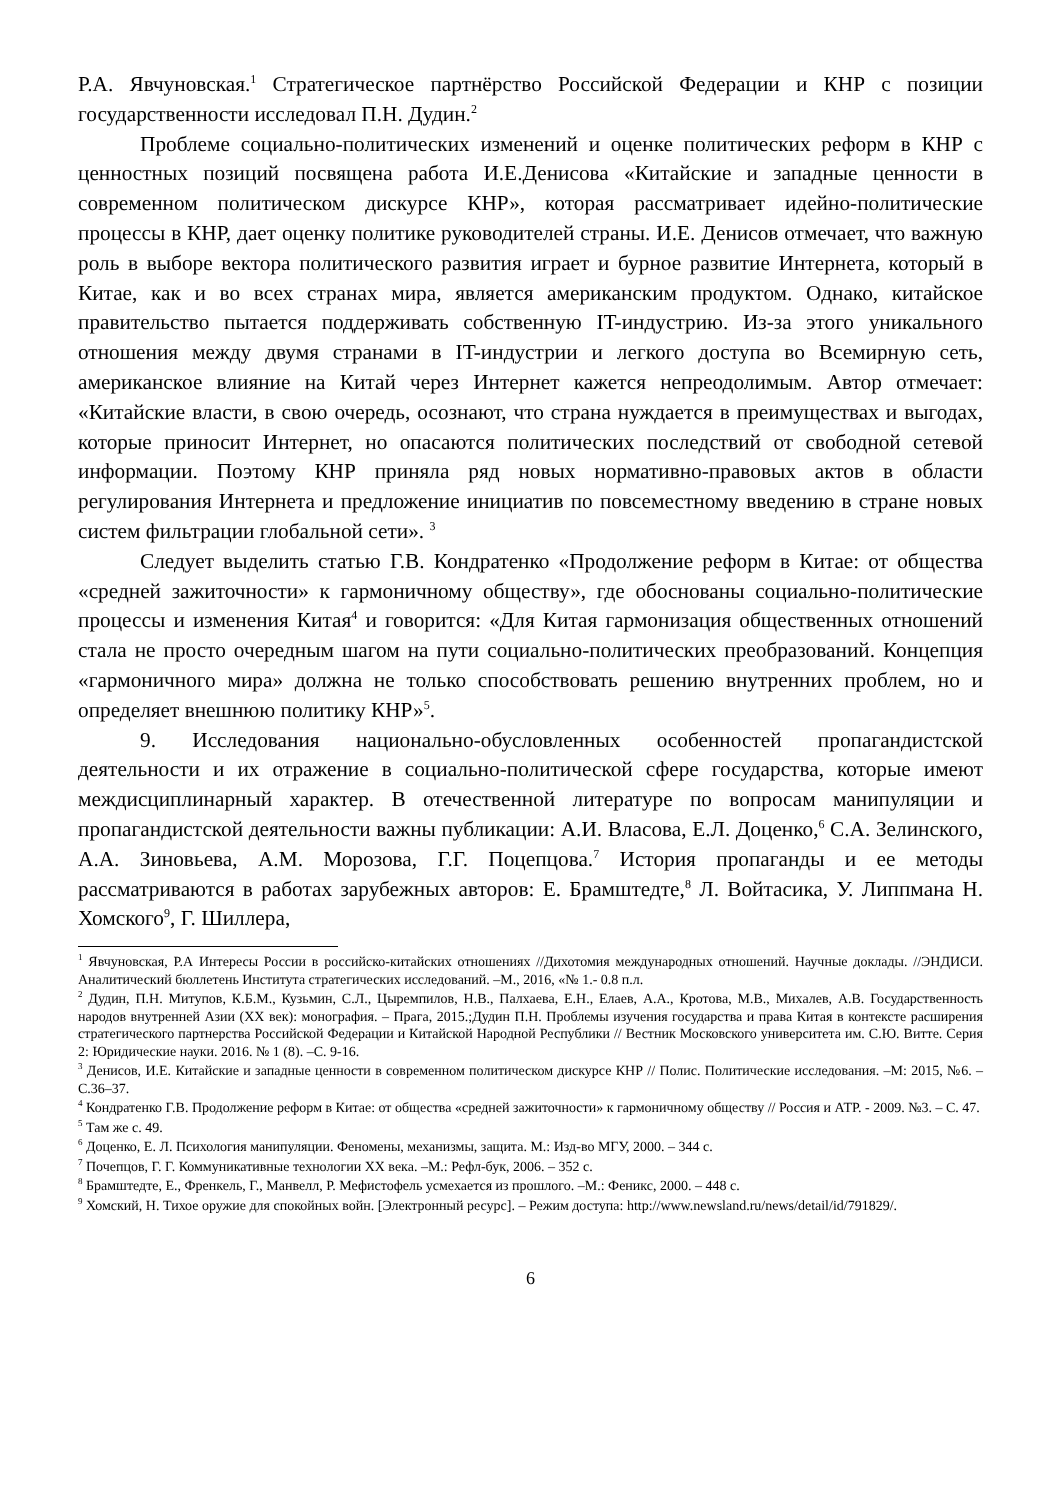Р.А. Явчуновская.<sup>1</sup> Стратегическое партнёрство Российской Федерации и КНР с позиции государственности исследовал П.Н. Дудин.<sup>2</sup>
Проблеме социально-политических изменений и оценке политических реформ в КНР с ценностных позиций посвящена работа И.Е.Денисова «Китайские и западные ценности в современном политическом дискурсе КНР», которая рассматривает идейно-политические процессы в КНР, дает оценку политике руководителей страны. И.Е. Денисов отмечает, что важную роль в выборе вектора политического развития играет и бурное развитие Интернета, который в Китае, как и во всех странах мира, является американским продуктом. Однако, китайское правительство пытается поддерживать собственную IT-индустрию. Из-за этого уникального отношения между двумя странами в IT-индустрии и легкого доступа во Всемирную сеть, американское влияние на Китай через Интернет кажется непреодолимым. Автор отмечает: «Китайские власти, в свою очередь, осознают, что страна нуждается в преимуществах и выгодах, которые приносит Интернет, но опасаются политических последствий от свободной сетевой информации. Поэтому КНР приняла ряд новых нормативно-правовых актов в области регулирования Интернета и предложение инициатив по повсеместному введению в стране новых систем фильтрации глобальной сети». <sup>3</sup>
Следует выделить статью Г.В. Кондратенко «Продолжение реформ в Китае: от общества «средней зажиточности» к гармоничному обществу», где обоснованы социально-политические процессы и изменения Китая<sup>4</sup> и говорится: «Для Китая гармонизация общественных отношений стала не просто очередным шагом на пути социально-политических преобразований. Концепция «гармоничного мира» должна не только способствовать решению внутренних проблем, но и определяет внешнюю политику КНР»<sup>5</sup>.
9. Исследования национально-обусловленных особенностей пропагандистской деятельности и их отражение в социально-политической сфере государства, которые имеют междисциплинарный характер. В отечественной литературе по вопросам манипуляции и пропагандистской деятельности важны публикации: А.И. Власова, Е.Л. Доценко,<sup>6</sup> С.А. Зелинского, А.А. Зиновьева, А.М. Морозова, Г.Г. Поцепцова.<sup>7</sup> История пропаганды и ее методы рассматриваются в работах зарубежных авторов: Е. Брамштедте,<sup>8</sup> Л. Войтасика, У. Липпмана Н. Хомского<sup>9</sup>, Г. Шиллера,
<sup>1</sup> Явчуновская, Р.А Интересы России в российско-китайских отношениях //Дихотомия международных отношений. Научные доклады. //ЭНДИСИ. Аналитический бюллетень Института стратегических исследований. –М., 2016, «№ 1.- 0.8 п.л.
<sup>2</sup> Дудин, П.Н. Митупов, К.Б.М., Кузьмин, С.Л., Цыремпилов, Н.В., Палхаева, Е.Н., Елаев, А.А., Кротова, М.В., Михалев, А.В. Государственность народов внутренней Азии (XX век): монография. – Прага, 2015.;Дудин П.Н. Проблемы изучения государства и права Китая в контексте расширения стратегического партнерства Российской Федерации и Китайской Народной Республики // Вестник Московского университета им. С.Ю. Витте. Серия 2: Юридические науки. 2016. № 1 (8). –С. 9-16.
<sup>3</sup> Денисов, И.Е. Китайские и западные ценности в современном политическом дискурсе КНР // Полис. Политические исследования. –М: 2015, №6. –С.36–37.
<sup>4</sup> Кондратенко Г.В. Продолжение реформ в Китае: от общества «средней зажиточности» к гармоничному обществу // Россия и АТР. - 2009. №3. – С. 47.
<sup>5</sup> Там же с. 49.
<sup>6</sup> Доценко, Е. Л. Психология манипуляции. Феномены, механизмы, защита. М.: Изд-во МГУ, 2000. – 344 с.
<sup>7</sup> Почепцов, Г. Г. Коммуникативные технологии XX века. –М.: Рефл-бук, 2006. – 352 с.
<sup>8</sup> Брамштедте, Е., Френкель, Г., Манвелл, Р. Мефистофель усмехается из прошлого. –М.: Феникс, 2000. – 448 с.
<sup>9</sup> Хомский, Н. Тихое оружие для спокойных войн. [Электронный ресурс]. – Режим доступа: http://www.newsland.ru/news/detail/id/791829/.
6